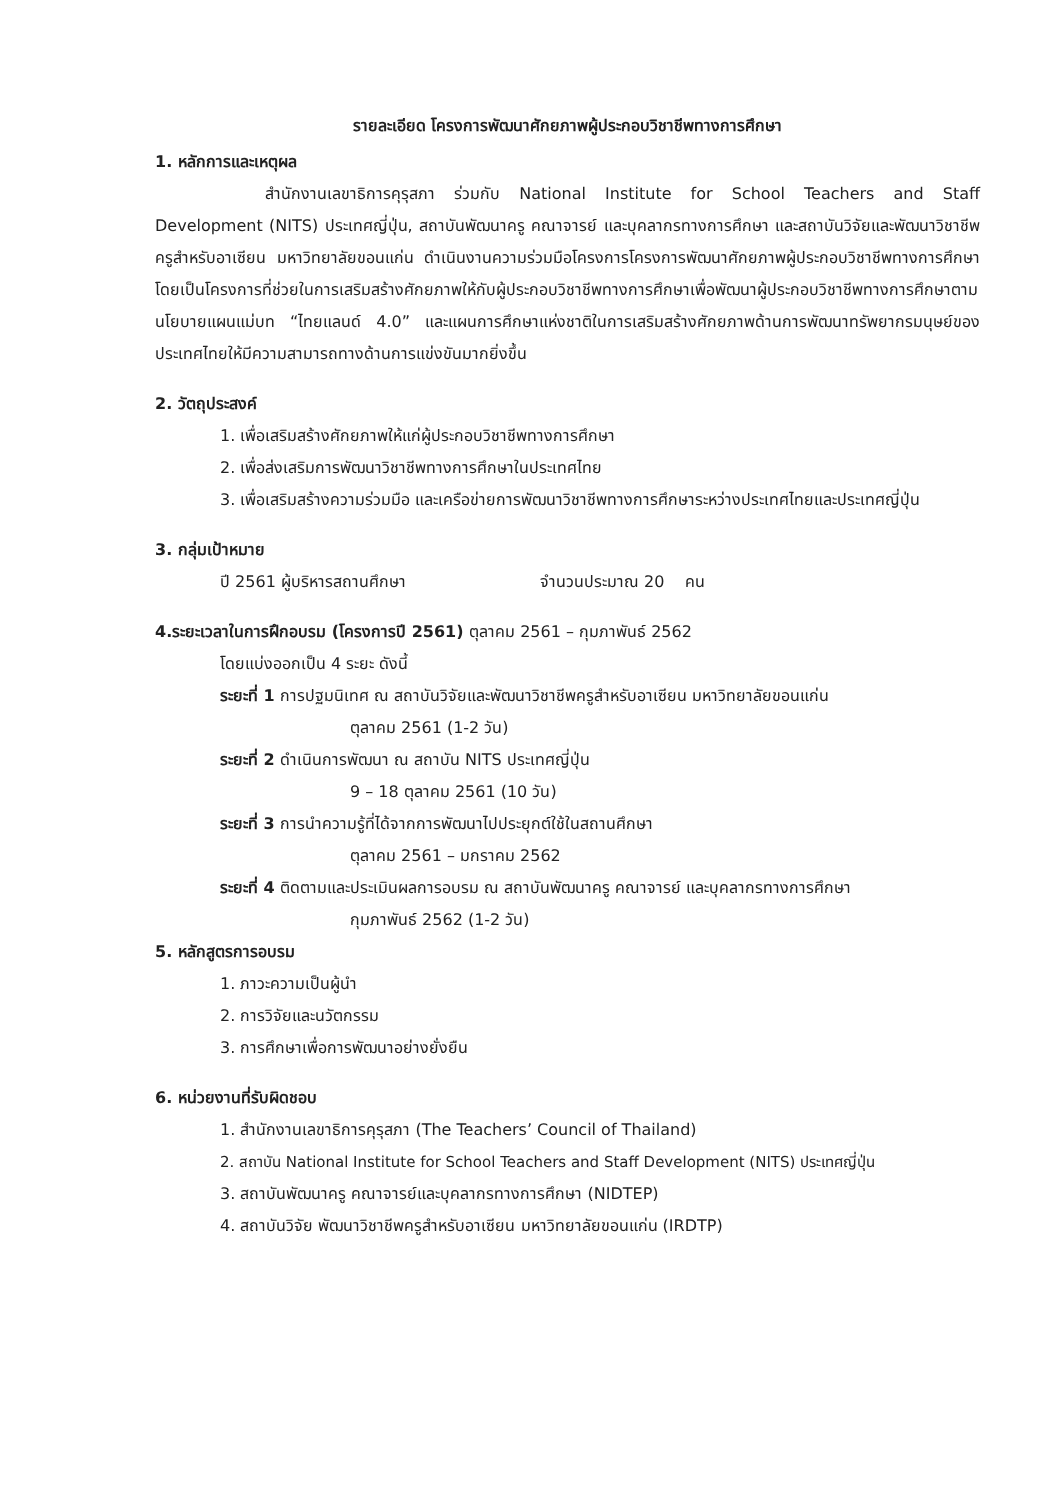รายละเอียด โครงการพัฒนาศักยภาพผู้ประกอบวิชาชีพทางการศึกษา
1. หลักการและเหตุผล
สำนักงานเลขาธิการคุรุสภา ร่วมกับ National Institute for School Teachers and Staff Development (NITS) ประเทศญี่ปุ่น, สถาบันพัฒนาครู คณาจารย์ และบุคลากรทางการศึกษา และสถาบันวิจัยและพัฒนาวิชาชีพครูสำหรับอาเซียน มหาวิทยาลัยขอนแก่น ดำเนินงานความร่วมมือโครงการโครงการพัฒนาศักยภาพผู้ประกอบวิชาชีพทางการศึกษา โดยเป็นโครงการที่ช่วยในการเสริมสร้างศักยภาพให้กับผู้ประกอบวิชาชีพทางการศึกษาเพื่อพัฒนาผู้ประกอบวิชาชีพทางการศึกษาตามนโยบายแผนแม่บท “ไทยแลนด์ 4.0” และแผนการศึกษาแห่งชาติในการเสริมสร้างศักยภาพด้านการพัฒนาทรัพยากรมนุษย์ของประเทศไทยให้มีความสามารถทางด้านการแข่งขันมากยิ่งขึ้น
2. วัตถุประสงค์
1. เพื่อเสริมสร้างศักยภาพให้แก่ผู้ประกอบวิชาชีพทางการศึกษา
2. เพื่อส่งเสริมการพัฒนาวิชาชีพทางการศึกษาในประเทศไทย
3. เพื่อเสริมสร้างความร่วมมือ และเครือข่ายการพัฒนาวิชาชีพทางการศึกษาระหว่างประเทศไทยและประเทศญี่ปุ่น
3. กลุ่มเป้าหมาย
ปี 2561 ผู้บริหารสถานศึกษา จำนวนประมาณ 20 คน
4.ระยะเวลาในการฝึกอบรม (โครงการปี 2561) ตุลาคม 2561 – กุมภาพันธ์ 2562
โดยแบ่งออกเป็น 4 ระยะ ดังนี้
ระยะที่ 1 การปฐมนิเทศ ณ สถาบันวิจัยและพัฒนาวิชาชีพครูสำหรับอาเซียน มหาวิทยาลัยขอนแก่น
ตุลาคม 2561 (1-2 วัน)
ระยะที่ 2 ดำเนินการพัฒนา ณ สถาบัน NITS ประเทศญี่ปุ่น
9 – 18 ตุลาคม 2561 (10 วัน)
ระยะที่ 3 การนำความรู้ที่ได้จากการพัฒนาไปประยุกต์ใช้ในสถานศึกษา
ตุลาคม 2561 – มกราคม 2562
ระยะที่ 4 ติดตามและประเมินผลการอบรม ณ สถาบันพัฒนาครู คณาจารย์ และบุคลากรทางการศึกษา
กุมภาพันธ์ 2562 (1-2 วัน)
5. หลักสูตรการอบรม
1. ภาวะความเป็นผู้นำ
2. การวิจัยและนวัตกรรม
3. การศึกษาเพื่อการพัฒนาอย่างยั่งยืน
6. หน่วยงานที่รับผิดชอบ
1. สำนักงานเลขาธิการคุรุสภา (The Teachers’ Council of Thailand)
2. สถาบัน National Institute for School Teachers and Staff Development (NITS) ประเทศญี่ปุ่น
3. สถาบันพัฒนาครู คณาจารย์และบุคลากรทางการศึกษา (NIDTEP)
4. สถาบันวิจัย พัฒนาวิชาชีพครูสำหรับอาเซียน มหาวิทยาลัยขอนแก่น (IRDTP)